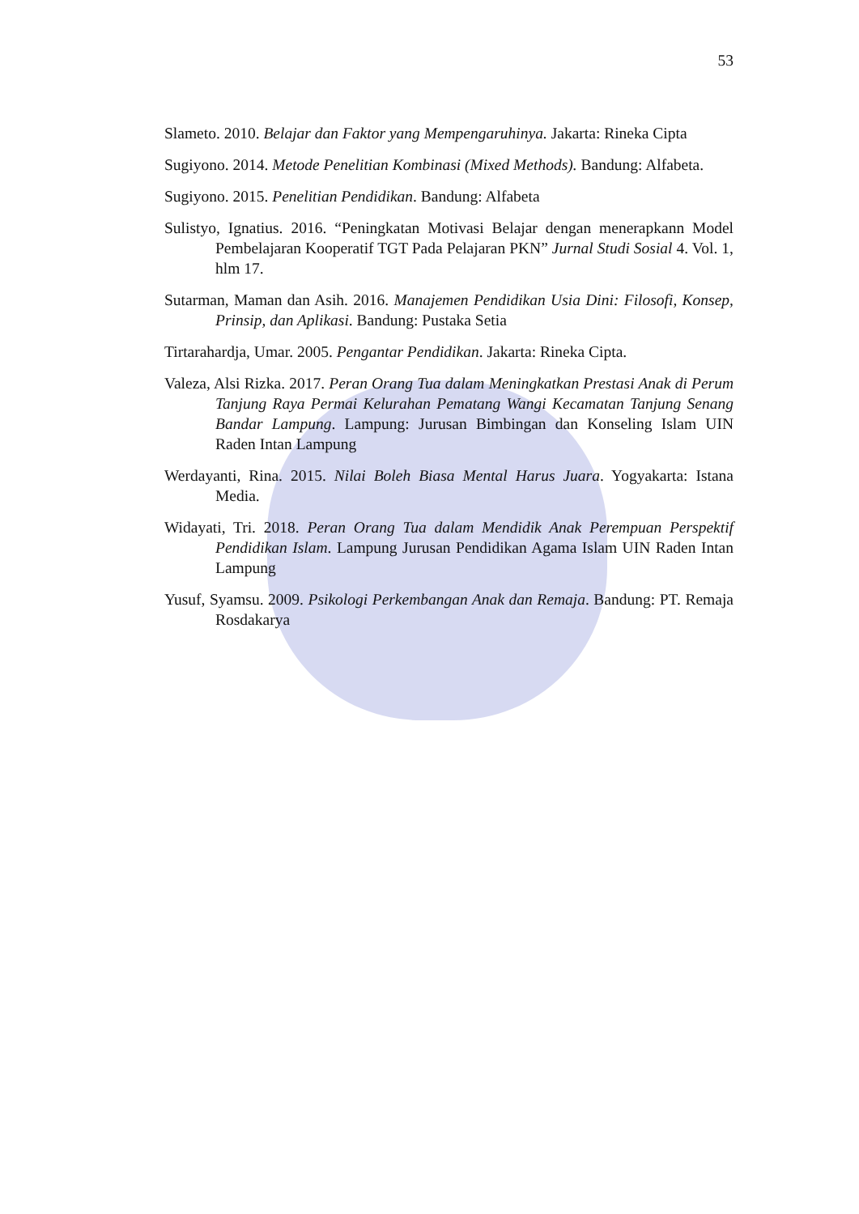53
Slameto. 2010. Belajar dan Faktor yang Mempengaruhinya. Jakarta: Rineka Cipta
Sugiyono. 2014. Metode Penelitian Kombinasi (Mixed Methods). Bandung: Alfabeta.
Sugiyono. 2015. Penelitian Pendidikan. Bandung: Alfabeta
Sulistyo, Ignatius. 2016. “Peningkatan Motivasi Belajar dengan menerapkann Model Pembelajaran Kooperatif TGT Pada Pelajaran PKN” Jurnal Studi Sosial 4. Vol. 1, hlm 17.
Sutarman, Maman dan Asih. 2016. Manajemen Pendidikan Usia Dini: Filosofi, Konsep, Prinsip, dan Aplikasi. Bandung: Pustaka Setia
Tirtarahardja, Umar. 2005. Pengantar Pendidikan. Jakarta: Rineka Cipta.
Valeza, Alsi Rizka. 2017. Peran Orang Tua dalam Meningkatkan Prestasi Anak di Perum Tanjung Raya Permai Kelurahan Pematang Wangi Kecamatan Tanjung Senang Bandar Lampung. Lampung: Jurusan Bimbingan dan Konseling Islam UIN Raden Intan Lampung
Werdayanti, Rina. 2015. Nilai Boleh Biasa Mental Harus Juara. Yogyakarta: Istana Media.
Widayati, Tri. 2018. Peran Orang Tua dalam Mendidik Anak Perempuan Perspektif Pendidikan Islam. Lampung Jurusan Pendidikan Agama Islam UIN Raden Intan Lampung
Yusuf, Syamsu. 2009. Psikologi Perkembangan Anak dan Remaja. Bandung: PT. Remaja Rosdakarya